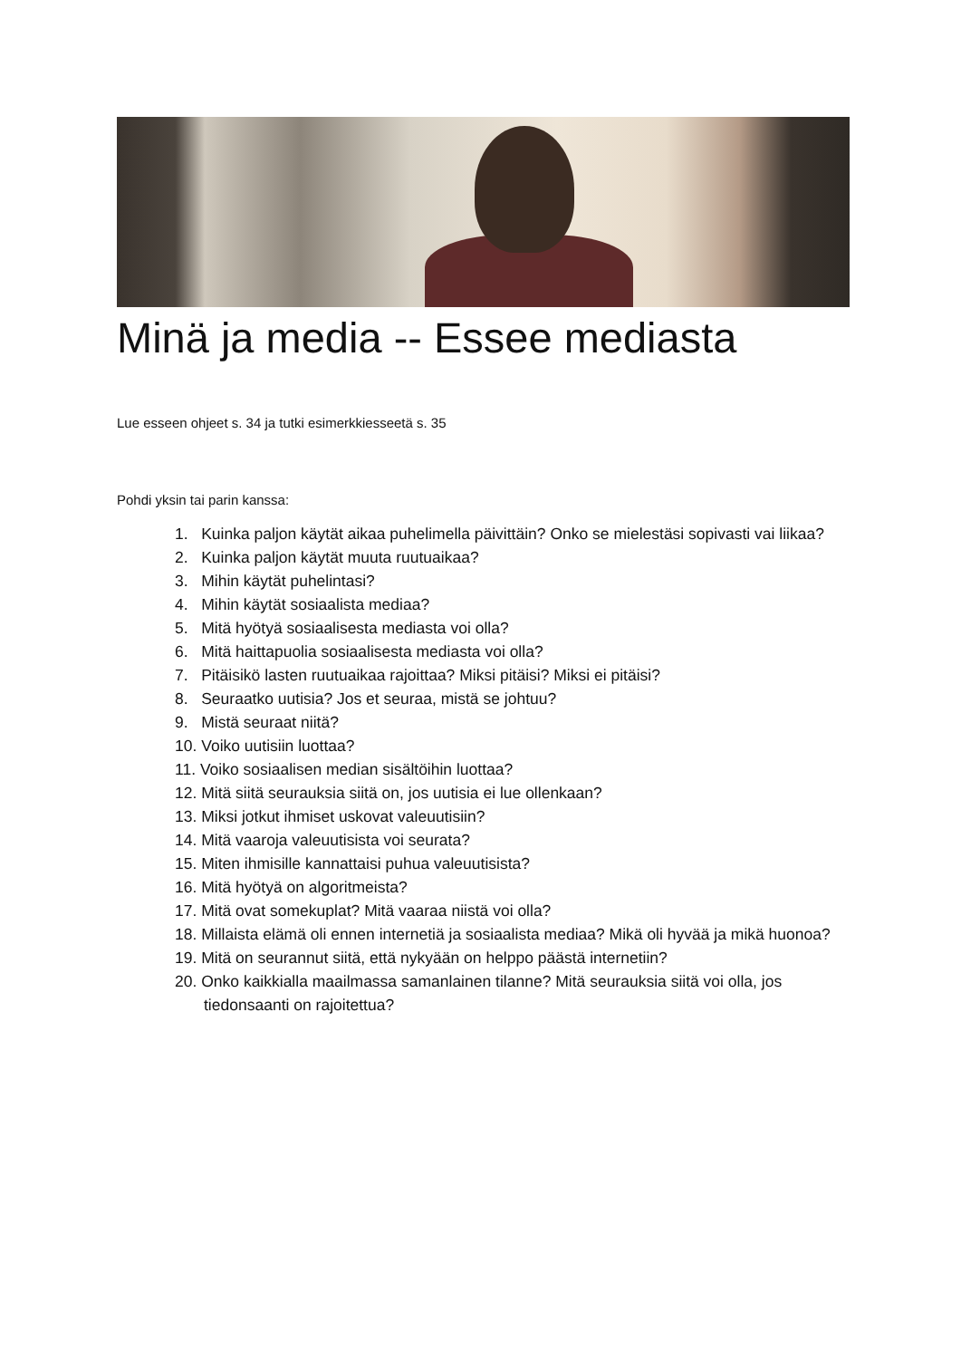Minä ja media -- Essee mediasta
Lue esseen ohjeet s. 34 ja tutki esimerkkiesseetä s. 35
Pohdi yksin tai parin kanssa:
1. Kuinka paljon käytät aikaa puhelimella päivittäin? Onko se mielestäsi sopivasti vai liikaa?
2. Kuinka paljon käytät muuta ruutuaikaa?
3. Mihin käytät puhelintasi?
4. Mihin käytät sosiaalista mediaa?
5. Mitä hyötyä sosiaalisesta mediasta voi olla?
6. Mitä haittapuolia sosiaalisesta mediasta voi olla?
7. Pitäisikö lasten ruutuaikaa rajoittaa? Miksi pitäisi? Miksi ei pitäisi?
8. Seuraatko uutisia? Jos et seuraa, mistä se johtuu?
9. Mistä seuraat niitä?
10. Voiko uutisiin luottaa?
11. Voiko sosiaalisen median sisältöihin luottaa?
12. Mitä siitä seurauksia siitä on, jos uutisia ei lue ollenkaan?
13. Miksi jotkut ihmiset uskovat valeuutisiin?
14. Mitä vaaroja valeuutisista voi seurata?
15. Miten ihmisille kannattaisi puhua valeuutisista?
16. Mitä hyötyä on algoritmeista?
17. Mitä ovat somekuplat? Mitä vaaraa niistä voi olla?
18. Millaista elämä oli ennen internetiä ja sosiaalista mediaa? Mikä oli hyvää ja mikä huonoa?
19. Mitä on seurannut siitä, että nykyään on helppo päästä internetiin?
20. Onko kaikkialla maailmassa samanlainen tilanne? Mitä seurauksia siitä voi olla, jos tiedonsaanti on rajoitettua?